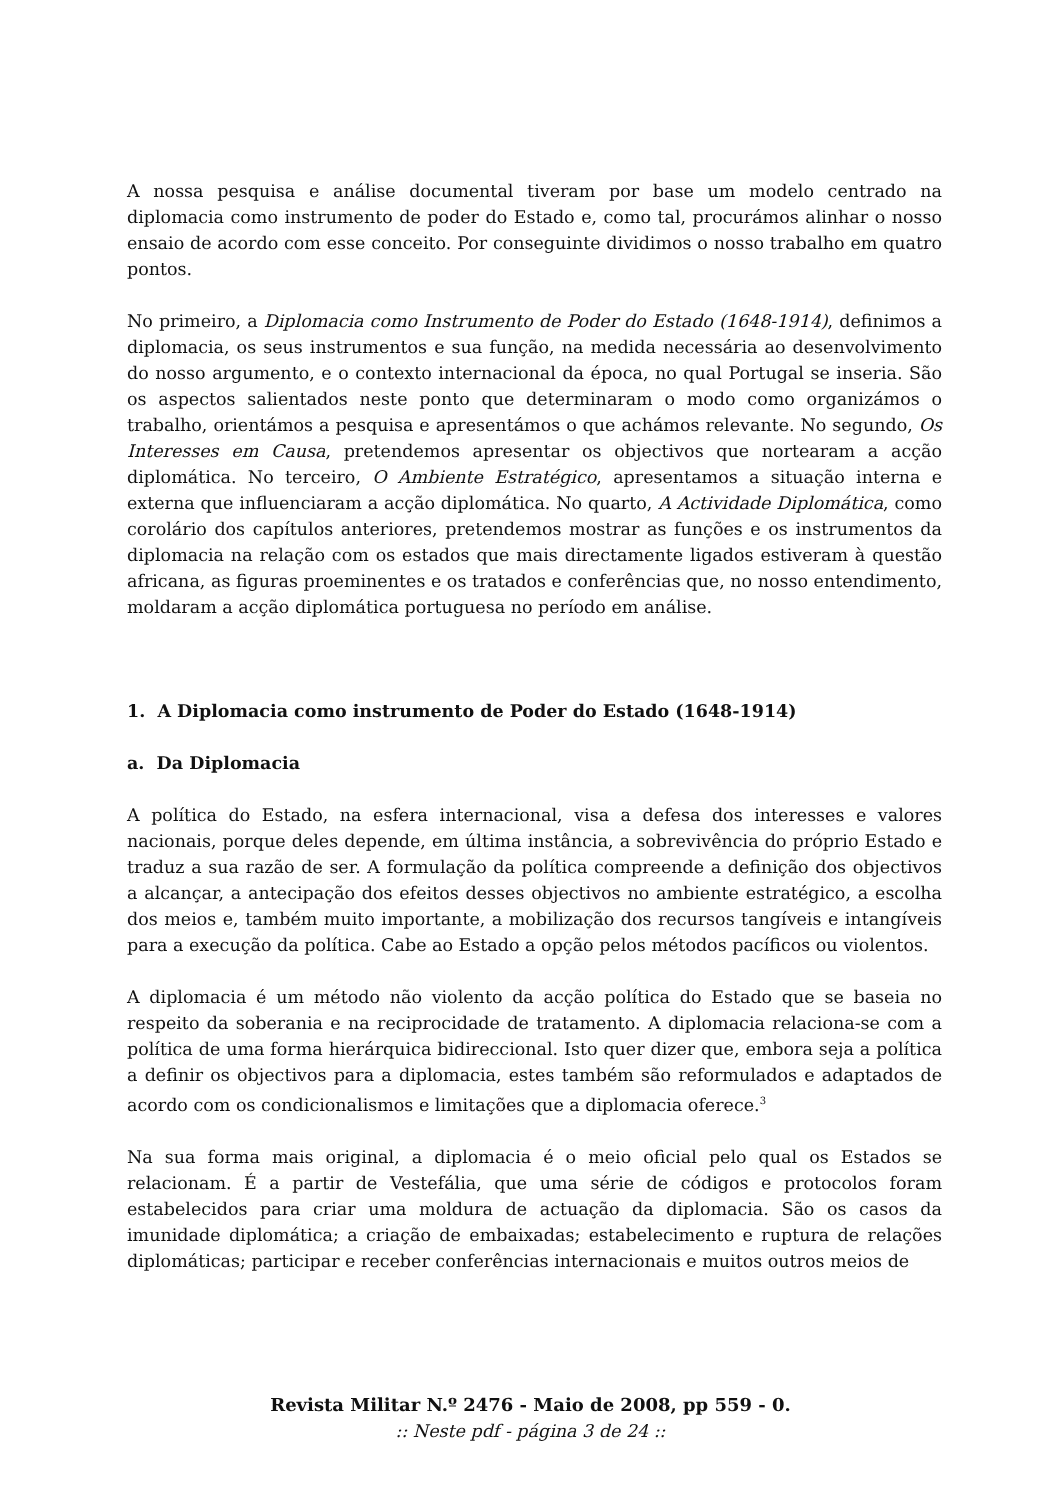A nossa pesquisa e análise documental tiveram por base um modelo centrado na diplomacia como instrumento de poder do Estado e, como tal, procurámos alinhar o nosso ensaio de acordo com esse conceito. Por conseguinte dividimos o nosso trabalho em quatro pontos.
No primeiro, a Diplomacia como Instrumento de Poder do Estado (1648-1914), definimos a diplomacia, os seus instrumentos e sua função, na medida necessária ao desenvolvimento do nosso argumento, e o contexto internacional da época, no qual Portugal se inseria. São os aspectos salientados neste ponto que determinaram o modo como organizámos o trabalho, orientámos a pesquisa e apresentámos o que achámos relevante. No segundo, Os Interesses em Causa, pretendemos apresentar os objectivos que nortearam a acção diplomática. No terceiro, O Ambiente Estratégico, apresentamos a situação interna e externa que influenciaram a acção diplomática. No quarto, A Actividade Diplomática, como corolário dos capítulos anteriores, pretendemos mostrar as funções e os instrumentos da diplomacia na relação com os estados que mais directamente ligados estiveram à questão africana, as figuras proeminentes e os tratados e conferências que, no nosso entendimento, moldaram a acção diplomática portuguesa no período em análise.
1. A Diplomacia como instrumento de Poder do Estado (1648-1914)
a. Da Diplomacia
A política do Estado, na esfera internacional, visa a defesa dos interesses e valores nacionais, porque deles depende, em última instância, a sobrevivência do próprio Estado e traduz a sua razão de ser. A formulação da política compreende a definição dos objectivos a alcançar, a antecipação dos efeitos desses objectivos no ambiente estratégico, a escolha dos meios e, também muito importante, a mobilização dos recursos tangíveis e intangíveis para a execução da política. Cabe ao Estado a opção pelos métodos pacíficos ou violentos.
A diplomacia é um método não violento da acção política do Estado que se baseia no respeito da soberania e na reciprocidade de tratamento. A diplomacia relaciona-se com a política de uma forma hierárquica bidireccional. Isto quer dizer que, embora seja a política a definir os objectivos para a diplomacia, estes também são reformulados e adaptados de acordo com os condicionalismos e limitações que a diplomacia oferece.<sup>3</sup>
Na sua forma mais original, a diplomacia é o meio oficial pelo qual os Estados se relacionam. É a partir de Vestefália, que uma série de códigos e protocolos foram estabelecidos para criar uma moldura de actuação da diplomacia. São os casos da imunidade diplomática; a criação de embaixadas; estabelecimento e ruptura de relações diplomáticas; participar e receber conferências internacionais e muitos outros meios de
Revista Militar N.º 2476 - Maio de 2008, pp 559 - 0.
:: Neste pdf - página 3 de 24 ::